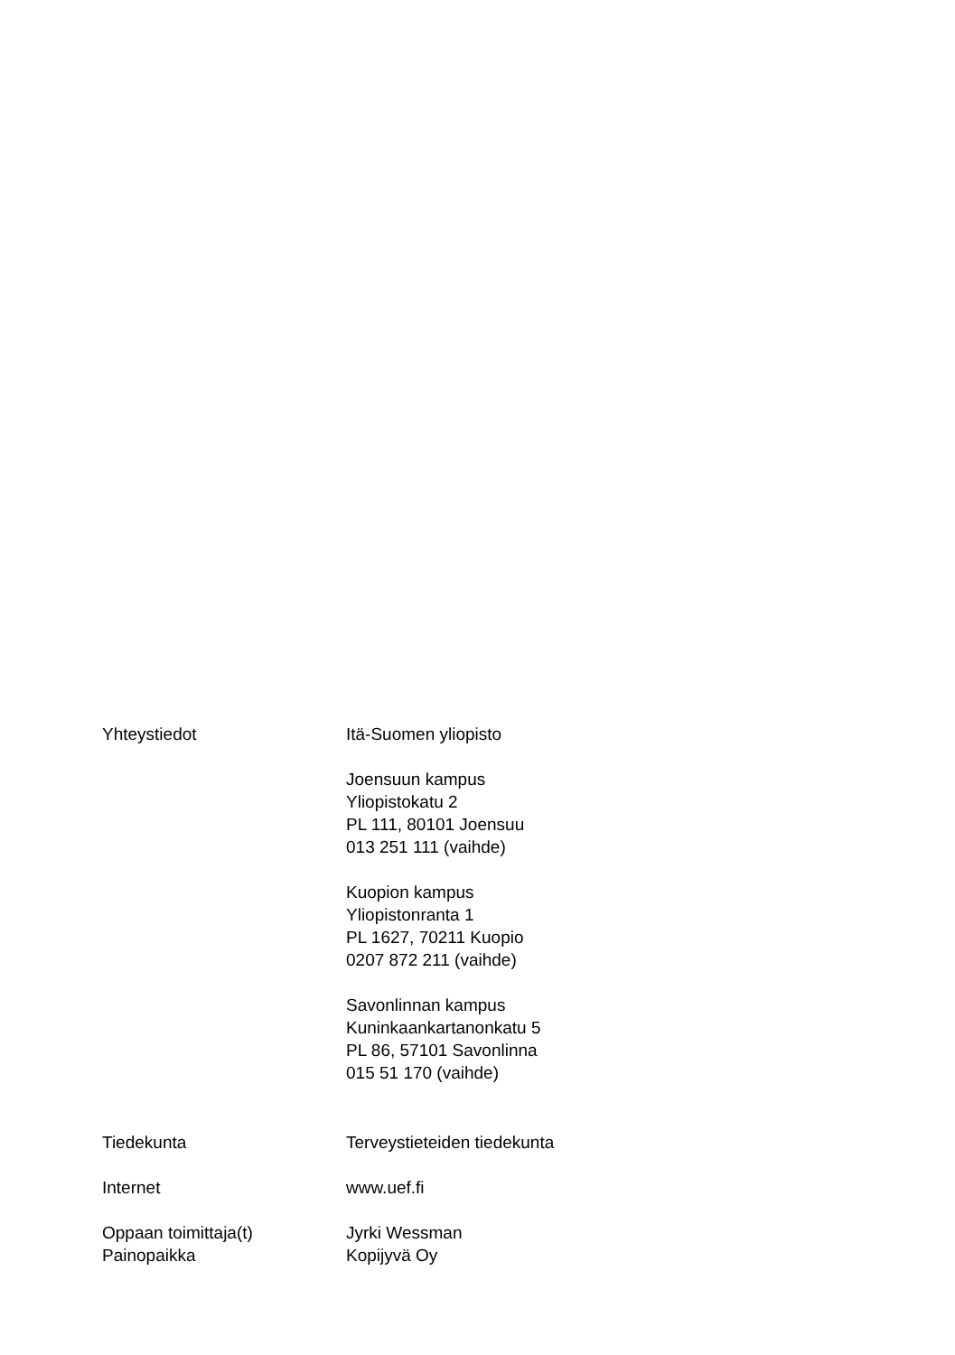Yhteystiedot Itä-Suomen yliopisto
Joensuun kampus
Yliopistokatu 2
PL 111, 80101 Joensuu
013 251 111 (vaihde)
Kuopion kampus
Yliopistonranta 1
PL 1627, 70211 Kuopio
0207 872 211 (vaihde)
Savonlinnan kampus
Kuninkaankartanonkatu 5
PL 86, 57101 Savonlinna
015 51 170 (vaihde)
Tiedekunta Terveystieteiden tiedekunta
Internet www.uef.fi
Oppaan toimittaja(t) Jyrki Wessman
Painopaikka Kopijyvä Oy